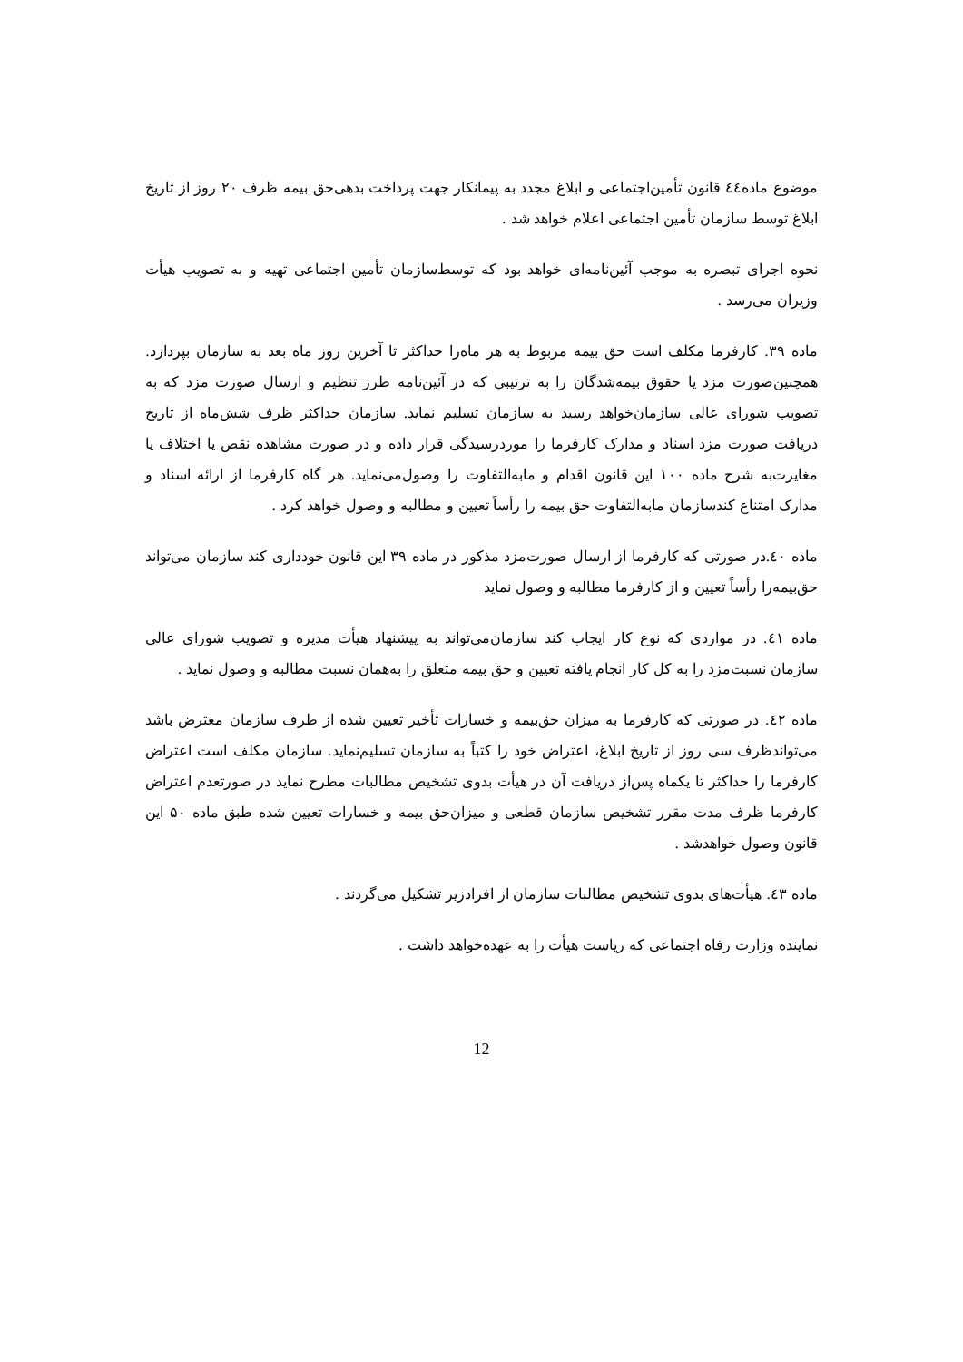موضوع ماده٤٤ قانون تأمین‌اجتماعی و ابلاغ مجدد به پیمانکار جهت پرداخت بدهی‌حق بیمه ظرف ۲۰ روز از تاریخ ابلاغ توسط سازمان تأمین اجتماعی اعلام خواهد شد .
نحوه اجرای تبصره به موجب آئین‌نامه‌ای خواهد بود که توسط‌سازمان تأمین اجتماعی تهیه و به تصویب هیأت وزیران می‌رسد .
ماده ۳۹. کارفرما مکلف است حق بیمه مربوط به هر ماه‌را حداکثر تا آخرین روز ماه بعد به سازمان بپردازد. همچنین‌صورت مزد یا حقوق بیمه‌شدگان را به ترتیبی که در آئین‌نامه طرز تنظیم و ارسال صورت مزد که به تصویب شورای عالی سازمان‌خواهد رسید به سازمان تسلیم نماید. سازمان حداکثر ظرف شش‌ماه از تاریخ دریافت صورت مزد اسناد و مدارک کارفرما را موردرسیدگی قرار داده و در صورت مشاهده نقص یا اختلاف یا مغایرت‌به شرح ماده ۱۰۰ این قانون اقدام و مابه‌التفاوت را وصول‌می‌نماید. هر گاه کارفرما از ارائه اسناد و مدارک امتناع کندسازمان مابه‌التفاوت حق بیمه را رأساً تعیین و مطالبه و وصول خواهد کرد .
ماده ٤۰.در صورتی که کارفرما از ارسال صورت‌مزد مذکور در ماده ۳۹ این قانون خودداری کند سازمان می‌تواند حق‌بیمه‌را رأساً تعیین و از کارفرما مطالبه و وصول نماید
ماده ٤۱. در مواردی که نوع کار ایجاب کند سازمان‌می‌تواند به پیشنهاد هیأت مدیره و تصویب شورای عالی سازمان نسبت‌مزد را به کل کار انجام یافته تعیین و حق بیمه متعلق را به‌همان نسبت مطالبه و وصول نماید .
ماده ٤۲. در صورتی که کارفرما به میزان حق‌بیمه و خسارات تأخیر تعیین شده از طرف سازمان معترض باشد می‌تواندظرف سی روز از تاریخ ابلاغ، اعتراض خود را کتباً به سازمان تسلیم‌نماید. سازمان مکلف است اعتراض کارفرما را حداکثر تا یکماه پس‌از دریافت آن در هیأت بدوی تشخیص مطالبات مطرح نماید در صورتعدم اعتراض کارفرما ظرف مدت مقرر تشخیص سازمان قطعی و میزان‌حق بیمه و خسارات تعیین شده طبق ماده ۵۰ این قانون وصول خواهدشد .
ماده ٤۳. هیأت‌های بدوی تشخیص مطالبات سازمان از افرادزیر تشکیل می‌گردند .
نماینده وزارت رفاه اجتماعی که ریاست هیأت را به عهده‌خواهد داشت .
12